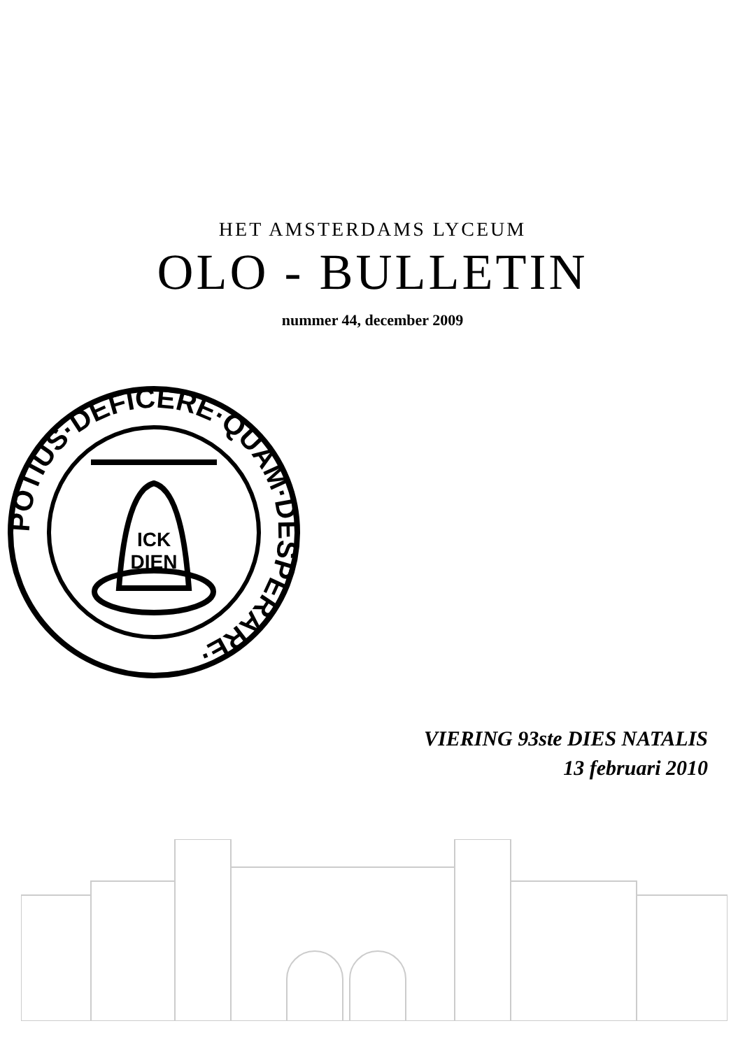HET AMSTERDAMS LYCEUM
OLO - BULLETIN
nummer 44, december 2009
POTIUS·DEFICERE·QUAM·DESPERARE·
ICK
DIEN
VIERING 93ste DIES NATALIS
13 februari 2010